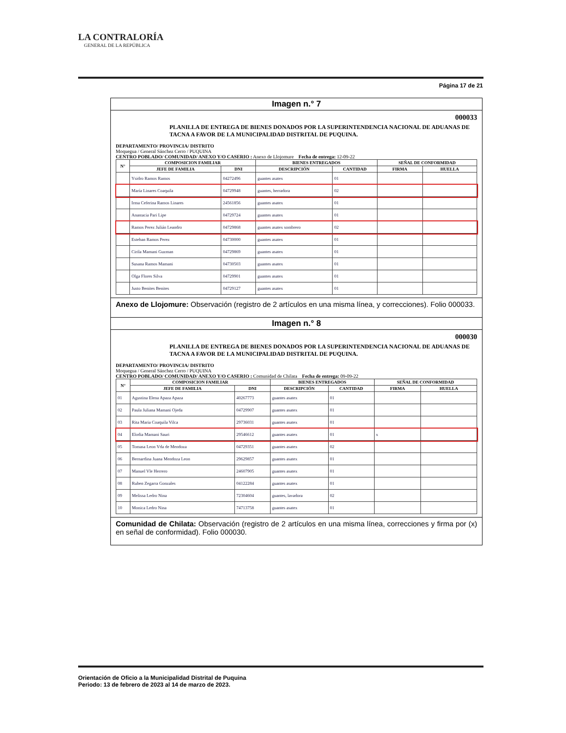LA CONTRALORÍA
GENERAL DE LA REPÚBLICA
Página 17 de 21
Imagen n.° 7
000033
PLANILLA DE ENTREGA DE BIENES DONADOS POR LA SUPERINTENDENCIA NACIONAL DE ADUANAS DE TACNA A FAVOR DE LA MUNICIPALIDAD DISTRITAL DE PUQUINA.
DEPARTAMENTO/ PROVINCIA/ DISTRITO
Moquegua / General Sánchez Cerro / PUQUINA
CENTRO POBLADO/ COMUNIDAD/ ANEXO Y/O CASERIO : Anexo de Llojomure Fecha de entrega: 12-09-22
| N° | COMPOSICION FAMILIAR | | BIENES ENTREGADOS | | SEÑAL DE CONFORMIDAD | |
| --- | --- | --- | --- | --- | --- | --- |
| | JEFE DE FAMILIA | DNI | DESCRIPCIÓN | CANTIDAD | FIRMA | HUELLA |
| | Ysidro Ramos Ramos | 04272496 | guantes asatex | 01 | | |
| | María Linares Coaquila | 04729948 | guantes, herradora | 02 | | |
| | Irma Ceferina Ramos Linares | 24561856 | guantes asatex | 01 | | |
| | Anastacia Pari Lipe | 04729724 | guantes asatex | 01 | | |
| | Ramos Perez Julián Leandro | 04729868 | guantes asatex sombrero | 02 | | |
| | Esteban Ramos Perez | 04730000 | guantes asatex | 01 | | |
| | Cirila Mamani Guzman | 04729869 | guantes asatex | 01 | | |
| | Susana Ramos Mamani | 04730503 | guantes asatex | 01 | | |
| | Olga Flores Silva | 04729901 | guantes asatex | 01 | | |
| | Justo Benites Benites | 04729127 | guantes asatex | 01 | | |
Anexo de Llojomure: Observación (registro de 2 artículos en una misma línea, y correcciones). Folio 000033.
Imagen n.° 8
000030
PLANILLA DE ENTREGA DE BIENES DONADOS POR LA SUPERINTENDENCIA NACIONAL DE ADUANAS DE TACNA A FAVOR DE LA MUNICIPALIDAD DISTRITAL DE PUQUINA.
DEPARTAMENTO/ PROVINCIA/ DISTRITO
Moquegua / General Sánchez Cerro / PUQUINA
CENTRO POBLADO/ COMUNIDAD/ ANEXO Y/O CASERIO : Comunidad de Chilata Fecha de entrega: 09-09-22
| N° | COMPOSICION FAMILIAR | | BIENES ENTREGADOS | | SEÑAL DE CONFORMIDAD | |
| --- | --- | --- | --- | --- | --- | --- |
| | JEFE DE FAMILIA | DNI | DESCRIPCIÓN | CANTIDAD | FIRMA | HUELLA |
| 01 | Agustina Elena Apaza Apaza | 40267773 | guantes asatex | 01 | | |
| 02 | Paula Juliana Mamani Ojeda | 04729907 | guantes asatex | 01 | | |
| 03 | Rita Maria Coaquila Vilca | 29736031 | guantes asatex | 01 | | |
| 04 | Elodia Mamani Sauri | 29546612 | guantes asatex | 01 | x | |
| 05 | Tomasa Leon Vda de Mendoza | 04729351 | guantes asatex | 02 | | |
| 06 | Bernardina Juana Mendoza Leon | 29629857 | guantes asatex | 01 | | |
| 07 | Manuel Vle Herrero | 24607905 | guantes asatex | 01 | | |
| 08 | Ruben Zegarra Gonzales | 04122284 | guantes asatex | 01 | | |
| 09 | Melissa Ledro Nina | 72304604 | guantes, lavadora | 02 | | |
| 10 | Monica Ledro Nina | 74713758 | guantes asatex | 01 | | |
Comunidad de Chilata: Observación (registro de 2 artículos en una misma línea, correcciones y firma por (x) en señal de conformidad). Folio 000030.
Orientación de Oficio a la Municipalidad Distrital de Puquina
Periodo: 13 de febrero de 2023 al 14 de marzo de 2023.